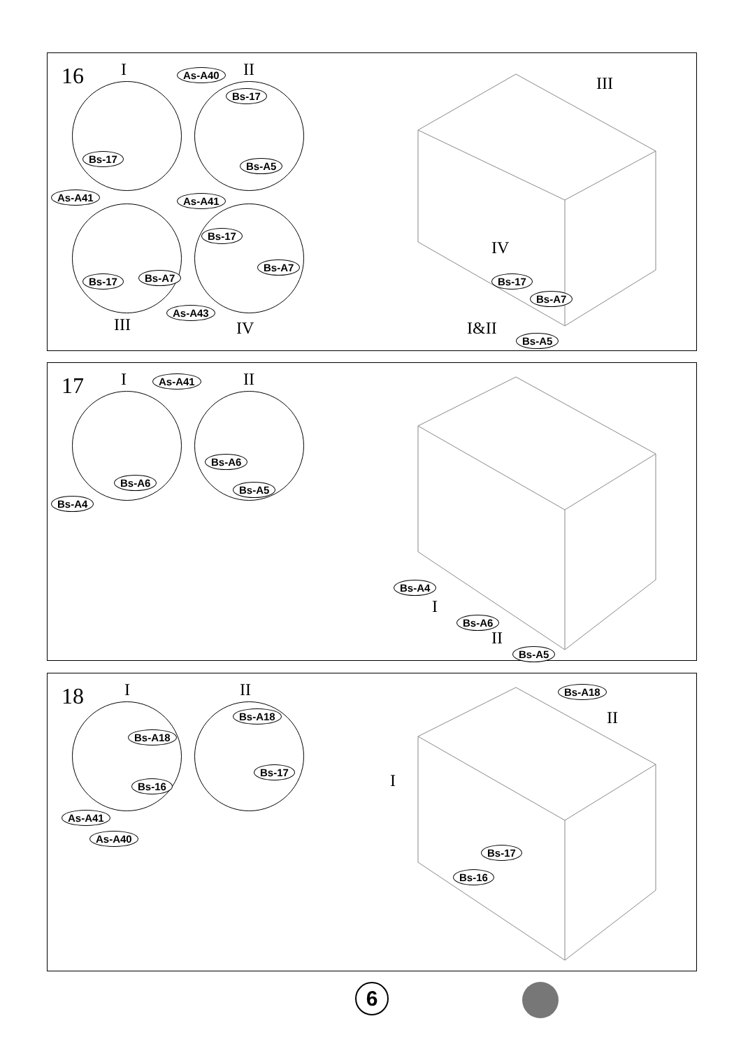16 I II
As-A40
Bs-17
Bs-17
Bs-A5
As-A41 As-A41
Bs-17
Bs-A7
Bs-17 Bs-A7
As-A43
III IV
III
IV
Bs-17
Bs-A7
I&II
Bs-A5
17 I As-A41 II
Bs-A6
Bs-A6
Bs-A5
Bs-A4
Bs-A4
I
Bs-A6
II
Bs-A5
18 I II
Bs-A18
Bs-A18
Bs-17
Bs-16
As-A41
As-A40
Bs-A18
II
I
Bs-17
Bs-16
6